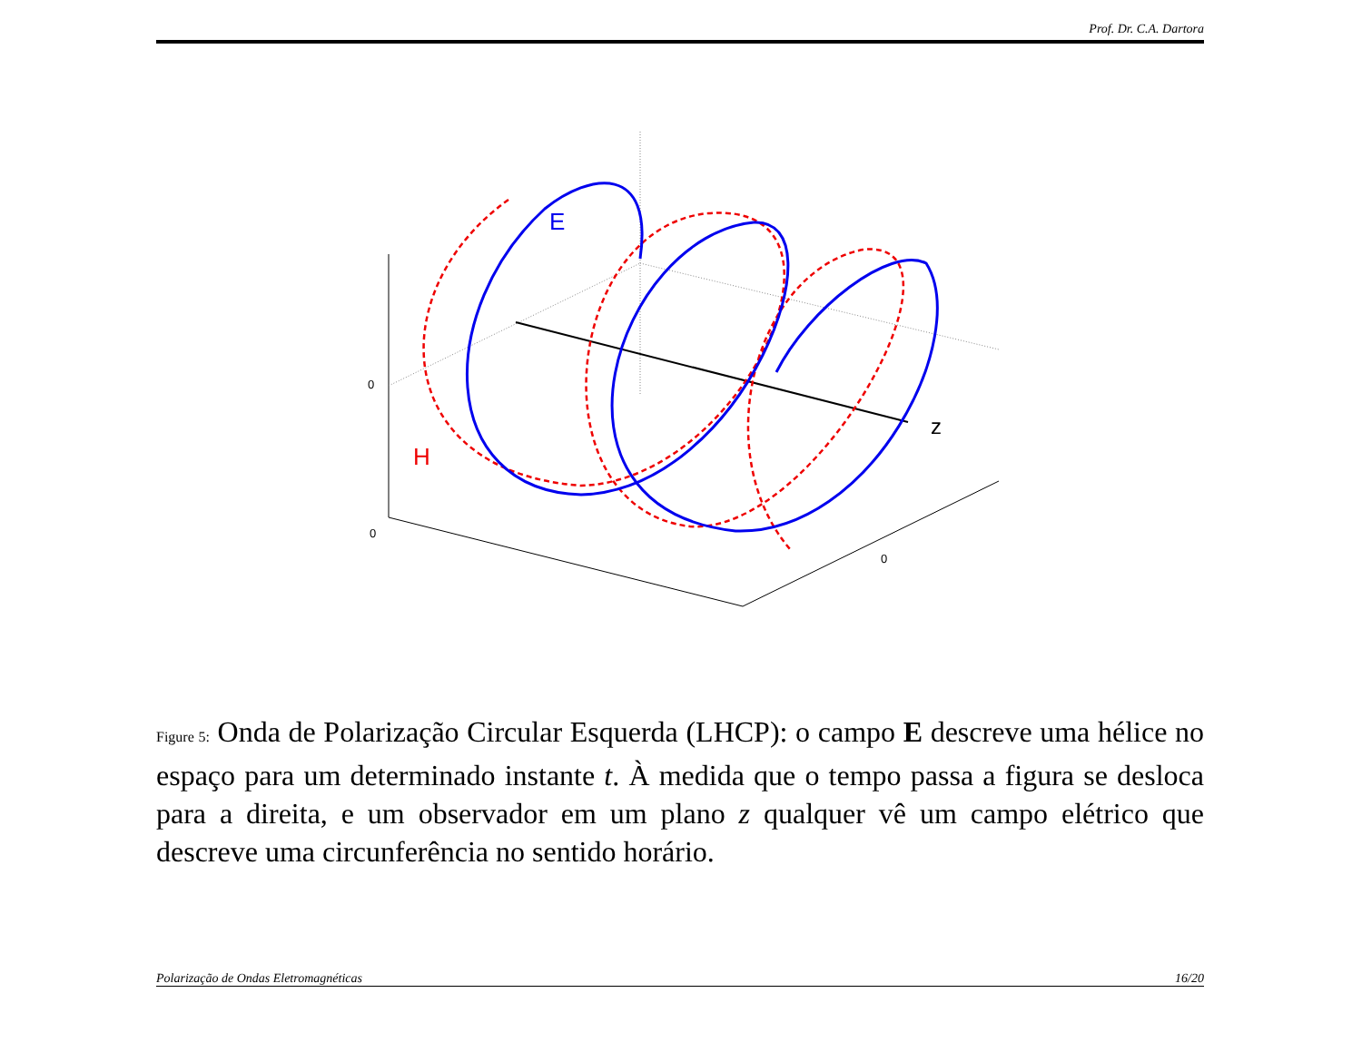Prof. Dr. C.A. Dartora
E
H
z
0
0
0
Figure 5: Onda de Polarização Circular Esquerda (LHCP): o campo E descreve uma hélice no espaço para um determinado instante t. À medida que o tempo passa a figura se desloca para a direita, e um observador em um plano z qualquer vê um campo elétrico que descreve uma circunferência no sentido horário.
Polarização de Ondas Eletromagnéticas 16/20